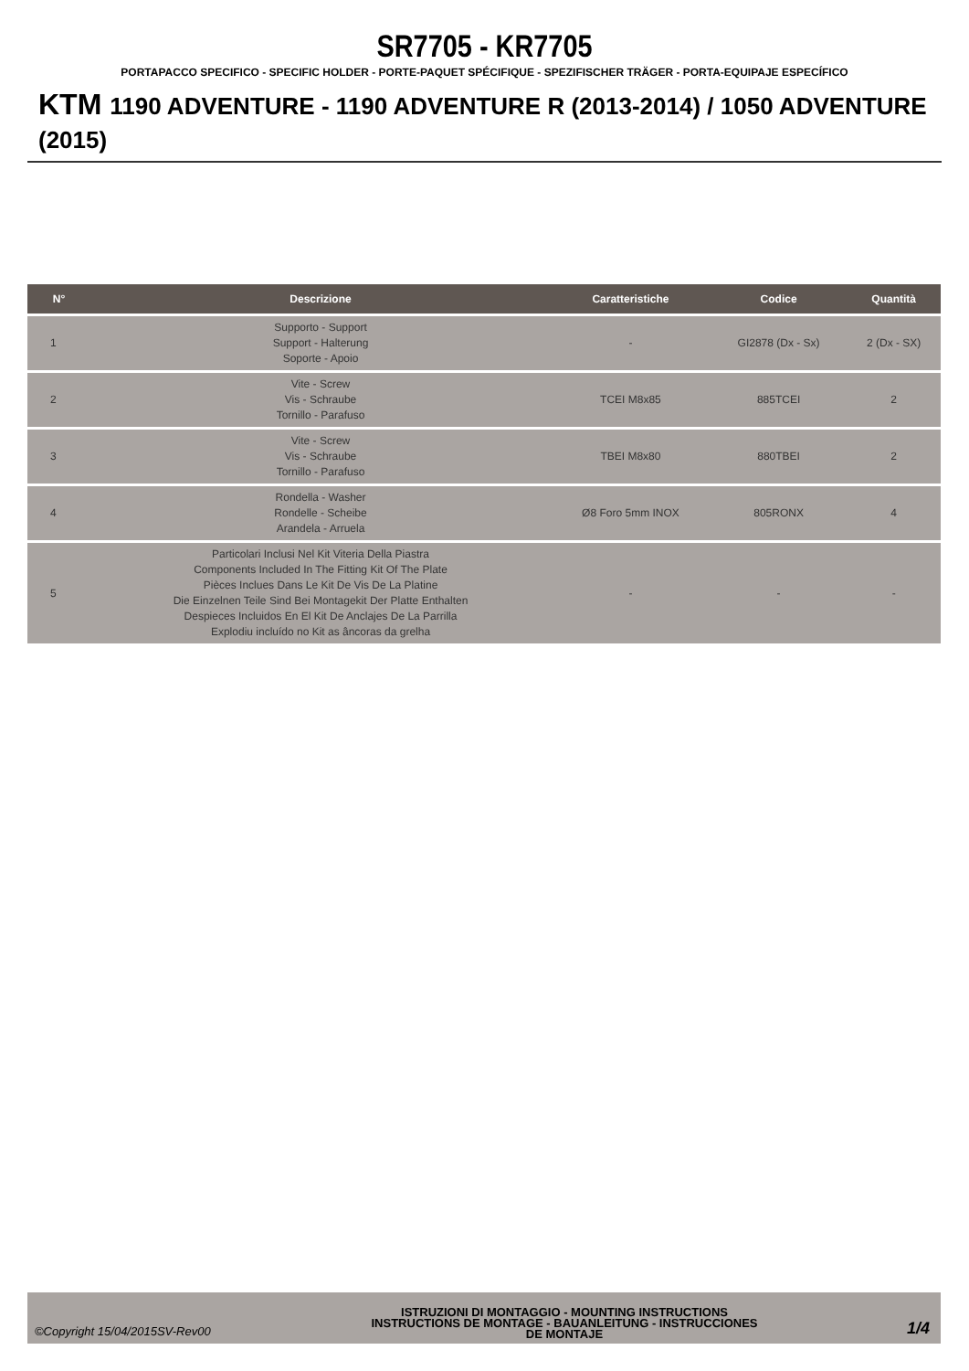SR7705 - KR7705
PORTAPACCO SPECIFICO - SPECIFIC HOLDER - PORTE-PAQUET SPÉCIFIQUE - SPEZIFISCHER TRÄGER - PORTA-EQUIPAJE ESPECÍFICO
KTM 1190 ADVENTURE - 1190 ADVENTURE R (2013-2014) / 1050 ADVENTURE (2015)
| N° | Descrizione | Caratteristiche | Codice | Quantità |
| --- | --- | --- | --- | --- |
| 1 | Supporto - Support Support - Halterung Soporte - Apoio | - | GI2878 (Dx - Sx) | 2 (Dx - SX) |
| 2 | Vite - Screw Vis - Schraube Tornillo - Parafuso | TCEI M8x85 | 885TCEI | 2 |
| 3 | Vite - Screw Vis - Schraube Tornillo - Parafuso | TBEI M8x80 | 880TBEI | 2 |
| 4 | Rondella - Washer Rondelle - Scheibe Arandela - Arruela | Ø8 Foro 5mm INOX | 805RONX | 4 |
| 5 | Particolari Inclusi Nel Kit Viteria Della Piastra Components Included In The Fitting Kit Of The Plate Pièces Inclues Dans Le Kit De Vis De La Platine Die Einzelnen Teile Sind Bei Montagekit Der Platte Enthalten Despieces Incluidos En El Kit De Anclajes De La Parrilla Explodiu incluído no Kit as âncoras da grelha | - | - | - |
©Copyright 15/04/2015SV-Rev00
ISTRUZIONI DI MONTAGGIO - MOUNTING INSTRUCTIONS
INSTRUCTIONS DE MONTAGE - BAUANLEITUNG - INSTRUCCIONES
DE MONTAJE
1/4